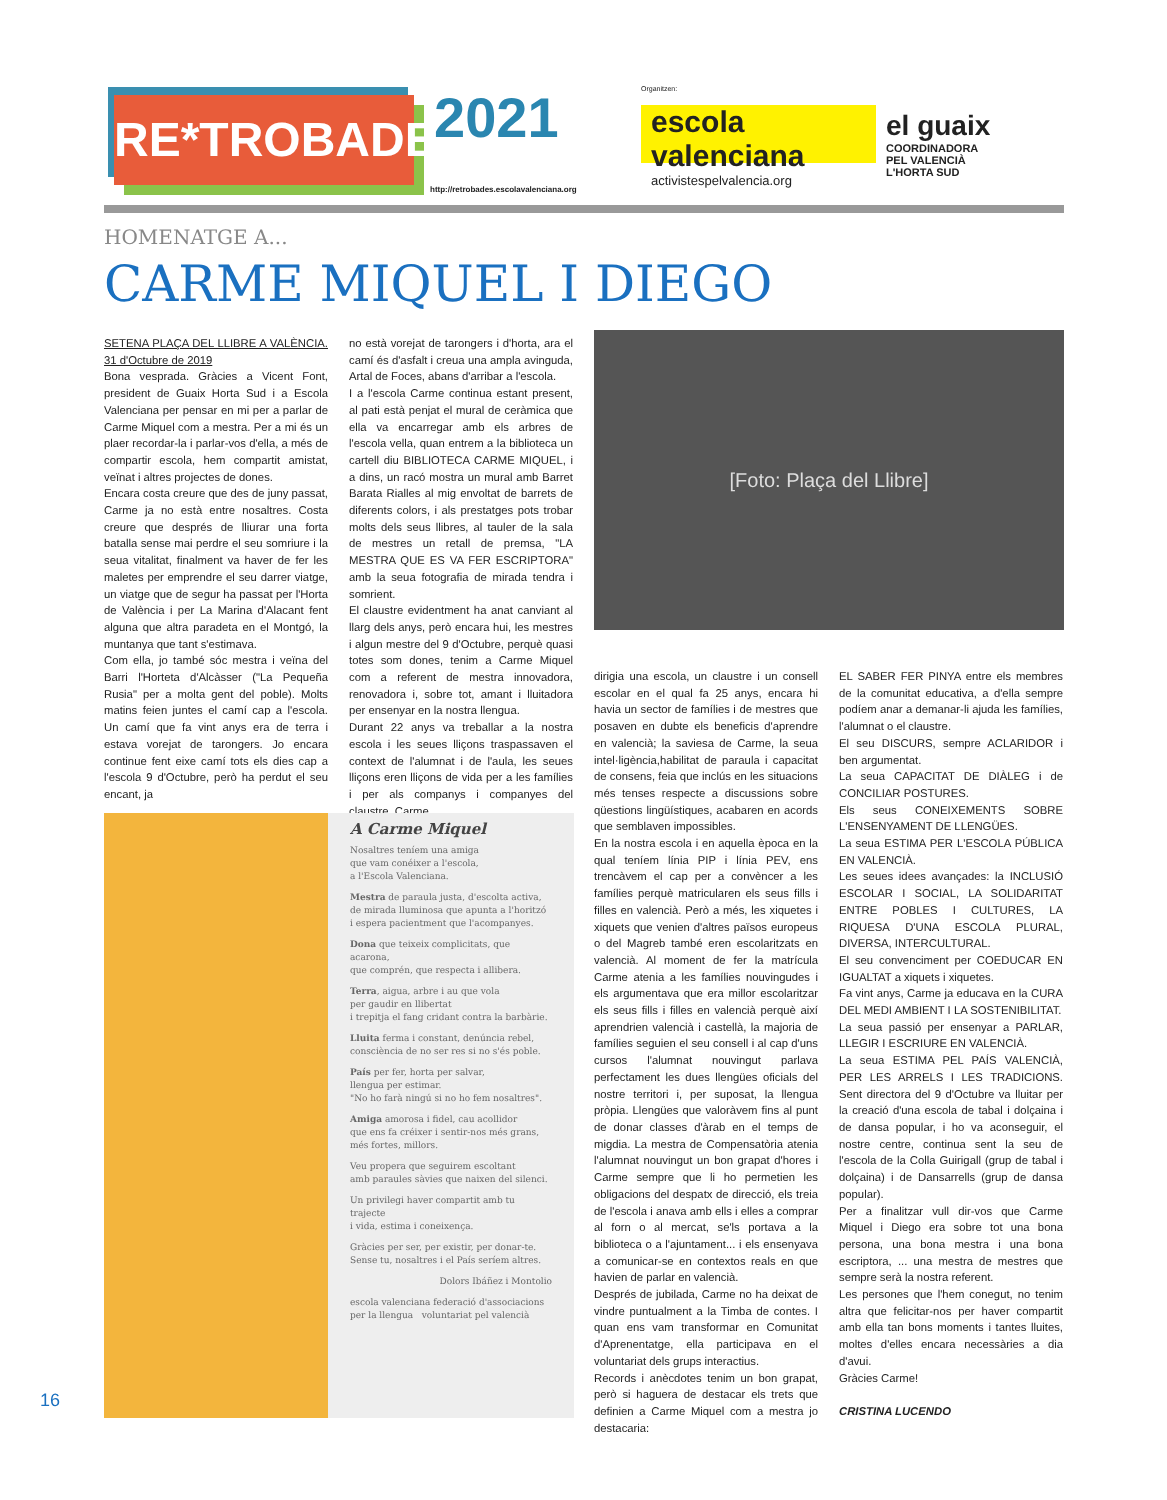RE*TROBADES
2021
http://retrobades.escolavalenciana.org
Organitzen:
escola valenciana
activistespelvalencia.org
el guaix COORDINADORA
PEL VALENCIÀ
L'HORTA SUD
HOMENATGE A...
CARME MIQUEL I DIEGO
SETENA PLAÇA DEL LLIBRE A VALÈNCIA. 31 d'Octubre de 2019
Bona vesprada. Gràcies a Vicent Font, president de Guaix Horta Sud i a Escola Valenciana per pensar en mi per a parlar de Carme Miquel com a mestra. Per a mi és un plaer recordar-la i parlar-vos d'ella, a més de compartir escola, hem compartit amistat, veïnat i altres projectes de dones.
Encara costa creure que des de juny passat, Carme ja no està entre nosaltres. Costa creure que després de lliurar una forta batalla sense mai perdre el seu somriure i la seua vitalitat, finalment va haver de fer les maletes per emprendre el seu darrer viatge, un viatge que de segur ha passat per l'Horta de València i per La Marina d'Alacant fent alguna que altra paradeta en el Montgó, la muntanya que tant s'estimava.
Com ella, jo també sóc mestra i veïna del Barri l'Horteta d'Alcàsser ("La Pequeña Rusia" per a molta gent del poble). Molts matins feien juntes el camí cap a l'escola. Un camí que fa vint anys era de terra i estava vorejat de tarongers. Jo encara continue fent eixe camí tots els dies cap a l'escola 9 d'Octubre, però ha perdut el seu encant, ja
no està vorejat de tarongers i d'horta, ara el camí és d'asfalt i creua una ampla avinguda, Artal de Foces, abans d'arribar a l'escola.
I a l'escola Carme continua estant present, al pati està penjat el mural de ceràmica que ella va encarregar amb els arbres de l'escola vella, quan entrem a la biblioteca un cartell diu BIBLIOTECA CARME MIQUEL, i a dins, un racó mostra un mural amb Barret Barata Rialles al mig envoltat de barrets de diferents colors, i als prestatges pots trobar molts dels seus llibres, al tauler de la sala de mestres un retall de premsa, "LA MESTRA QUE ES VA FER ESCRIPTORA" amb la seua fotografia de mirada tendra i somrient.
El claustre evidentment ha anat canviant al llarg dels anys, però encara hui, les mestres i algun mestre del 9 d'Octubre, perquè quasi totes som dones, tenim a Carme Miquel com a referent de mestra innovadora, renovadora i, sobre tot, amant i lluitadora per ensenyar en la nostra llengua.
Durant 22 anys va treballar a la nostra escola i les seues lliçons traspassaven el context de l'alumnat i de l'aula, les seues lliçons eren lliçons de vida per a les famílies i per als companys i companyes del claustre. Carme
[Foto: Plaça del Llibre]
dirigia una escola, un claustre i un consell escolar en el qual fa 25 anys, encara hi havia un sector de famílies i de mestres que posaven en dubte els beneficis d'aprendre en valencià; la saviesa de Carme, la seua intel·ligència,habilitat de paraula i capacitat de consens, feia que inclús en les situacions més tenses respecte a discussions sobre qüestions lingüístiques, acabaren en acords que semblaven impossibles.
En la nostra escola i en aquella època en la qual teníem línia PIP i línia PEV, ens trencàvem el cap per a convèncer a les famílies perquè matricularen els seus fills i filles en valencià. Però a més, les xiquetes i xiquets que venien d'altres països europeus o del Magreb també eren escolaritzats en valencià. Al moment de fer la matrícula Carme atenia a les famílies nouvingudes i els argumentava que era millor escolaritzar els seus fills i filles en valencià perquè així aprendrien valencià i castellà, la majoria de famílies seguien el seu consell i al cap d'uns cursos l'alumnat nouvingut parlava perfectament les dues llengües oficials del nostre territori i, per suposat, la llengua pròpia. Llengües que valoràvem fins al punt de donar classes d'àrab en el temps de migdia. La mestra de Compensatòria atenia l'alumnat nouvingut un bon grapat d'hores i Carme sempre que li ho permetien les obligacions del despatx de direcció, els treia de l'escola i anava amb ells i elles a comprar al forn o al mercat, se'ls portava a la biblioteca o a l'ajuntament... i els ensenyava a comunicar-se en contextos reals en que havien de parlar en valencià.
Després de jubilada, Carme no ha deixat de vindre puntualment a la Timba de contes. I quan ens vam transformar en Comunitat d'Aprenentatge, ella participava en el voluntariat dels grups interactius.
Records i anècdotes tenim un bon grapat, però si haguera de destacar els trets que definien a Carme Miquel com a mestra jo destacaria:
EL SABER FER PINYA entre els membres de la comunitat educativa, a d'ella sempre podíem anar a demanar-li ajuda les famílies, l'alumnat o el claustre.
El seu DISCURS, sempre ACLARIDOR i ben argumentat.
La seua CAPACITAT DE DIÀLEG i de CONCILIAR POSTURES.
Els seus CONEIXEMENTS SOBRE L'ENSENYAMENT DE LLENGÜES.
La seua ESTIMA PER L'ESCOLA PÚBLICA EN VALENCIÀ.
Les seues idees avançades: la INCLUSIÓ ESCOLAR I SOCIAL, LA SOLIDARITAT ENTRE POBLES I CULTURES, LA RIQUESA D'UNA ESCOLA PLURAL, DIVERSA, INTERCULTURAL.
El seu convenciment per COEDUCAR EN IGUALTAT a xiquets i xiquetes.
Fa vint anys, Carme ja educava en la CURA DEL MEDI AMBIENT I LA SOSTENIBILITAT.
La seua passió per ensenyar a PARLAR, LLEGIR I ESCRIURE EN VALENCIÀ.
La seua ESTIMA PEL PAÍS VALENCIÀ, PER LES ARRELS I LES TRADICIONS. Sent directora del 9 d'Octubre va lluitar per la creació d'una escola de tabal i dolçaina i de dansa popular, i ho va aconseguir, el nostre centre, continua sent la seu de l'escola de la Colla Guirigall (grup de tabal i dolçaina) i de Dansarrells (grup de dansa popular).
Per a finalitzar vull dir-vos que Carme Miquel i Diego era sobre tot una bona persona, una bona mestra i una bona escriptora, ... una mestra de mestres que sempre serà la nostra referent.
Les persones que l'hem conegut, no tenim altra que felicitar-nos per haver compartit amb ella tan bons moments i tantes lluites, moltes d'elles encara necessàries a dia d'avui.
Gràcies Carme!
CRISTINA LUCENDO
A Carme Miquel
Nosaltres teníem una amiga
que vam conéixer a l'escola,
a l'Escola Valenciana.
Mestra de paraula justa, d'escolta activa,
de mirada lluminosa que apunta a l'horitzó
i espera pacientment que l'acompanyes.
Dona que teixeix complicitats, que acarona,
que comprén, que respecta i allibera.
Terra, aigua, arbre i au que vola
per gaudir en llibertat
i trepitja el fang cridant contra la barbàrie.
Lluita ferma i constant, denúncia rebel,
consciència de no ser res si no s'és poble.
País per fer, horta per salvar,
llengua per estimar.
"No ho farà ningú si no ho fem nosaltres".
Amiga amorosa i fidel, cau acollidor
que ens fa créixer i sentir-nos més grans,
més fortes, millors.
Veu propera que seguirem escoltant
amb paraules sàvies que naixen del silenci.
Un privilegi haver compartit amb tu trajecte
i vida, estima i coneixença.
Gràcies per ser, per existir, per donar-te.
Sense tu, nosaltres i el País seríem altres.
Dolors Ibáñez i Montolio
escola valenciana federació d'associacions per la llengua voluntariat pel valencià
16